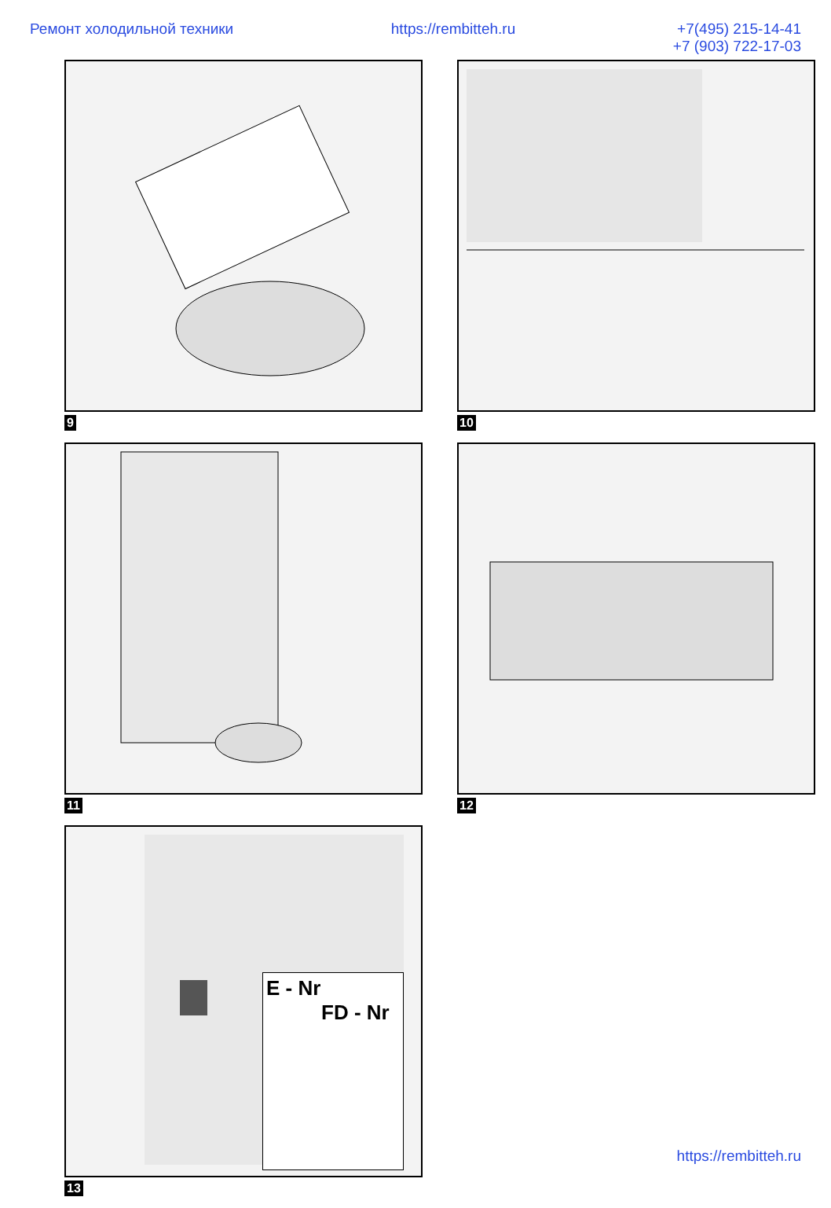Ремонт холодильной техники https://rembitteh.ru +7(495) 215-14-41
+7 (903) 722-17-03
9
10
11
12
E - Nr
FD - Nr
13
https://rembitteh.ru